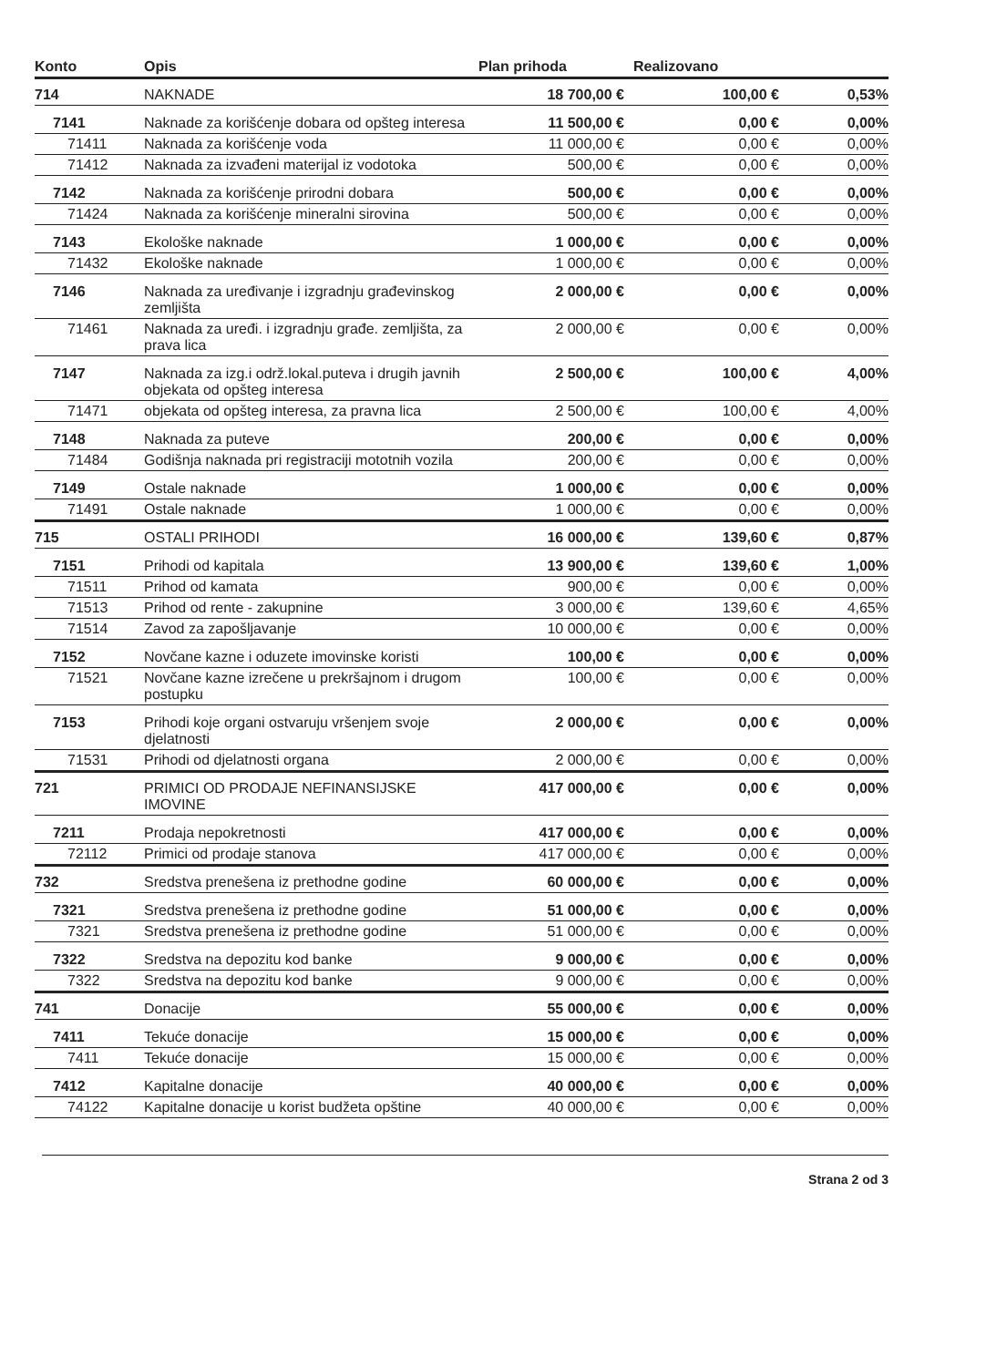| Konto | Opis | Plan prihoda | Realizovano | |
| --- | --- | --- | --- | --- |
| 714 | NAKNADE | 18 700,00 € | 100,00 € | 0,53% |
| 7141 | Naknade za korišćenje dobara od opšteg interesa | 11 500,00 € | 0,00 € | 0,00% |
| 71411 | Naknada za korišćenje voda | 11 000,00 € | 0,00 € | 0,00% |
| 71412 | Naknada za izvađeni materijal iz vodotoka | 500,00 € | 0,00 € | 0,00% |
| 7142 | Naknada za korišćenje prirodni dobara | 500,00 € | 0,00 € | 0,00% |
| 71424 | Naknada za korišćenje mineralni sirovina | 500,00 € | 0,00 € | 0,00% |
| 7143 | Ekološke naknade | 1 000,00 € | 0,00 € | 0,00% |
| 71432 | Ekološke naknade | 1 000,00 € | 0,00 € | 0,00% |
| 7146 | Naknada za uređivanje i izgradnju građevinskog zemljišta | 2 000,00 € | 0,00 € | 0,00% |
| 71461 | Naknada za uređi. i izgradnju građe. zemljišta, za prava lica | 2 000,00 € | 0,00 € | 0,00% |
| 7147 | Naknada za izg.i održ.lokal.puteva i drugih javnih objekata od opšteg interesa | 2 500,00 € | 100,00 € | 4,00% |
| 71471 | objekata od opšteg interesa, za pravna lica | 2 500,00 € | 100,00 € | 4,00% |
| 7148 | Naknada za puteve | 200,00 € | 0,00 € | 0,00% |
| 71484 | Godišnja naknada pri registraciji mototnih vozila | 200,00 € | 0,00 € | 0,00% |
| 7149 | Ostale naknade | 1 000,00 € | 0,00 € | 0,00% |
| 71491 | Ostale naknade | 1 000,00 € | 0,00 € | 0,00% |
| 715 | OSTALI PRIHODI | 16 000,00 € | 139,60 € | 0,87% |
| 7151 | Prihodi od kapitala | 13 900,00 € | 139,60 € | 1,00% |
| 71511 | Prihod od kamata | 900,00 € | 0,00 € | 0,00% |
| 71513 | Prihod od rente - zakupnine | 3 000,00 € | 139,60 € | 4,65% |
| 71514 | Zavod za zapošljavanje | 10 000,00 € | 0,00 € | 0,00% |
| 7152 | Novčane kazne i oduzete imovinske koristi | 100,00 € | 0,00 € | 0,00% |
| 71521 | Novčane kazne izrečene u prekršajnom i drugom postupku | 100,00 € | 0,00 € | 0,00% |
| 7153 | Prihodi koje organi ostvaruju vršenjem svoje djelatnosti | 2 000,00 € | 0,00 € | 0,00% |
| 71531 | Prihodi od djelatnosti organa | 2 000,00 € | 0,00 € | 0,00% |
| 721 | PRIMICI OD PRODAJE NEFINANSIJSKE IMOVINE | 417 000,00 € | 0,00 € | 0,00% |
| 7211 | Prodaja nepokretnosti | 417 000,00 € | 0,00 € | 0,00% |
| 72112 | Primici od prodaje stanova | 417 000,00 € | 0,00 € | 0,00% |
| 732 | Sredstva prenešena iz prethodne godine | 60 000,00 € | 0,00 € | 0,00% |
| 7321 | Sredstva prenešena iz prethodne godine | 51 000,00 € | 0,00 € | 0,00% |
| 7321 | Sredstva prenešena iz prethodne godine | 51 000,00 € | 0,00 € | 0,00% |
| 7322 | Sredstva na depozitu kod banke | 9 000,00 € | 0,00 € | 0,00% |
| 7322 | Sredstva na depozitu kod banke | 9 000,00 € | 0,00 € | 0,00% |
| 741 | Donacije | 55 000,00 € | 0,00 € | 0,00% |
| 7411 | Tekuće donacije | 15 000,00 € | 0,00 € | 0,00% |
| 7411 | Tekuće donacije | 15 000,00 € | 0,00 € | 0,00% |
| 7412 | Kapitalne donacije | 40 000,00 € | 0,00 € | 0,00% |
| 74122 | Kapitalne donacije u korist budžeta opštine | 40 000,00 € | 0,00 € | 0,00% |
Strana 2 od 3